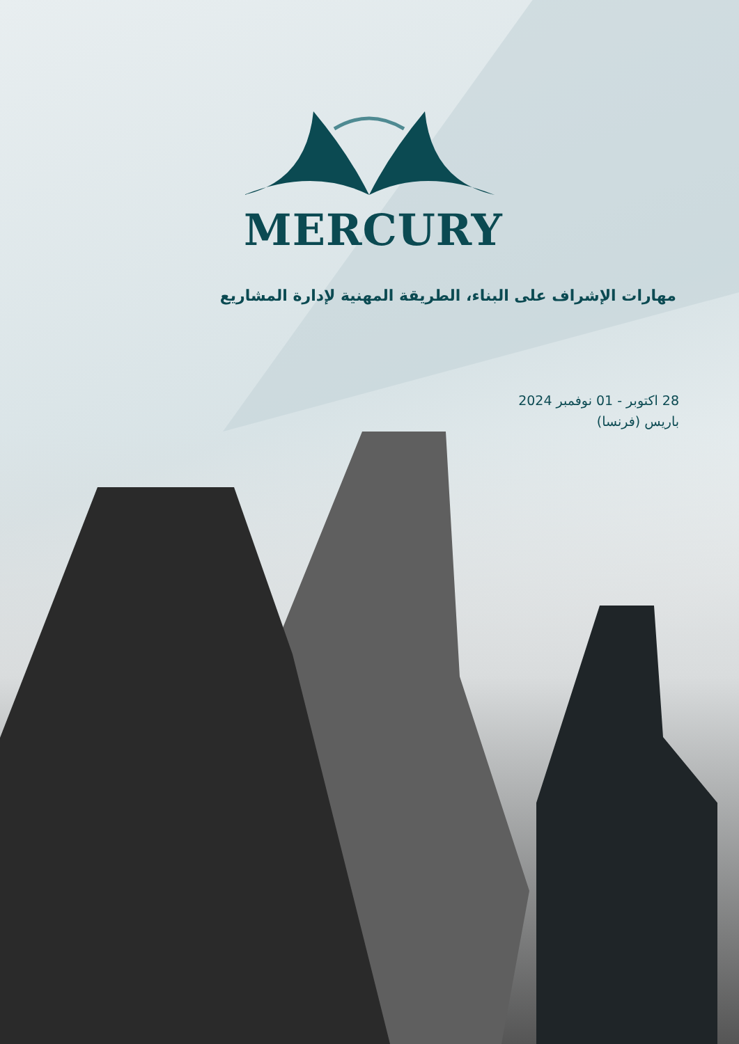MERCURY
مهارات الإشراف على البناء، الطريقة المهنية لإدارة المشاريع
28 اكتوبر - 01 نوفمبر 2024
باريس (فرنسا)